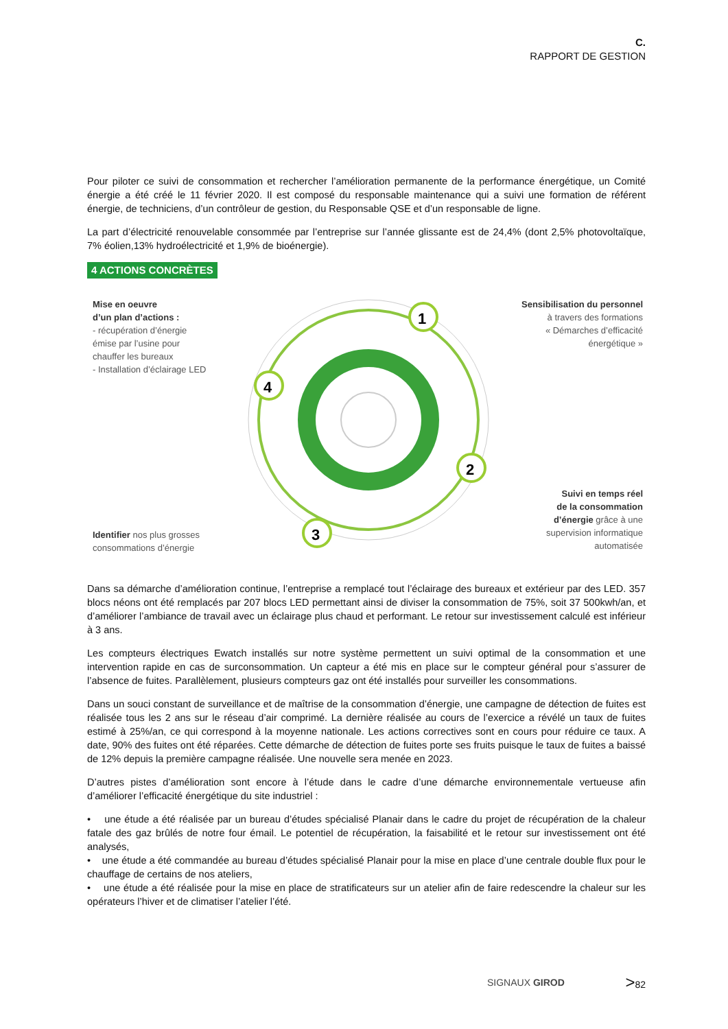C.
RAPPORT DE GESTION
Pour piloter ce suivi de consommation et rechercher l’amélioration permanente de la performance énergétique, un Comité énergie a été créé le 11 février 2020. Il est composé du responsable maintenance qui a suivi une formation de référent énergie, de techniciens, d’un contrôleur de gestion, du Responsable QSE et d’un responsable de ligne.
La part d’électricité renouvelable consommée par l’entreprise sur l’année glissante est de 24,4% (dont 2,5% photovoltaïque, 7% éolien,13% hydroélectricité et 1,9% de bioénergie).
4 ACTIONS CONCRÈTES
1
2
3
4
Mise en oeuvre
d’un plan d’actions :
- récupération d’énergie
émise par l’usine pour
chauffer les bureaux
- Installation d’éclairage LED
Sensibilisation du personnel
à travers des formations
« Démarches d’efficacité
énergétique »
Suivi en temps réel
de la consommation
d’énergie grâce à une
supervision informatique
automatisée
Identifier nos plus grosses
consommations d’énergie
Dans sa démarche d’amélioration continue, l’entreprise a remplacé tout l’éclairage des bureaux et extérieur par des LED. 357 blocs néons ont été remplacés par 207 blocs LED permettant ainsi de diviser la consommation de 75%, soit 37 500kwh/an, et d’améliorer l’ambiance de travail avec un éclairage plus chaud et performant. Le retour sur investissement calculé est inférieur à 3 ans.
Les compteurs électriques Ewatch installés sur notre système permettent un suivi optimal de la consommation et une intervention rapide en cas de surconsommation. Un capteur a été mis en place sur le compteur général pour s’assurer de l’absence de fuites. Parallèlement, plusieurs compteurs gaz ont été installés pour surveiller les consommations.
Dans un souci constant de surveillance et de maîtrise de la consommation d’énergie, une campagne de détection de fuites est réalisée tous les 2 ans sur le réseau d’air comprimé. La dernière réalisée au cours de l’exercice a révélé un taux de fuites estimé à 25%/an, ce qui correspond à la moyenne nationale. Les actions correctives sont en cours pour réduire ce taux. A date, 90% des fuites ont été réparées. Cette démarche de détection de fuites porte ses fruits puisque le taux de fuites a baissé de 12% depuis la première campagne réalisée. Une nouvelle sera menée en 2023.
D’autres pistes d’amélioration sont encore à l’étude dans le cadre d’une démarche environnementale vertueuse afin d’améliorer l’efficacité énergétique du site industriel :
• une étude a été réalisée par un bureau d’études spécialisé Planair dans le cadre du projet de récupération de la chaleur fatale des gaz brûlés de notre four émail. Le potentiel de récupération, la faisabilité et le retour sur investissement ont été analysés,
• une étude a été commandée au bureau d’études spécialisé Planair pour la mise en place d’une centrale double flux pour le chauffage de certains de nos ateliers,
• une étude a été réalisée pour la mise en place de stratificateurs sur un atelier afin de faire redescendre la chaleur sur les opérateurs l’hiver et de climatiser l’atelier l’été.
SIGNAUX GIROD >82